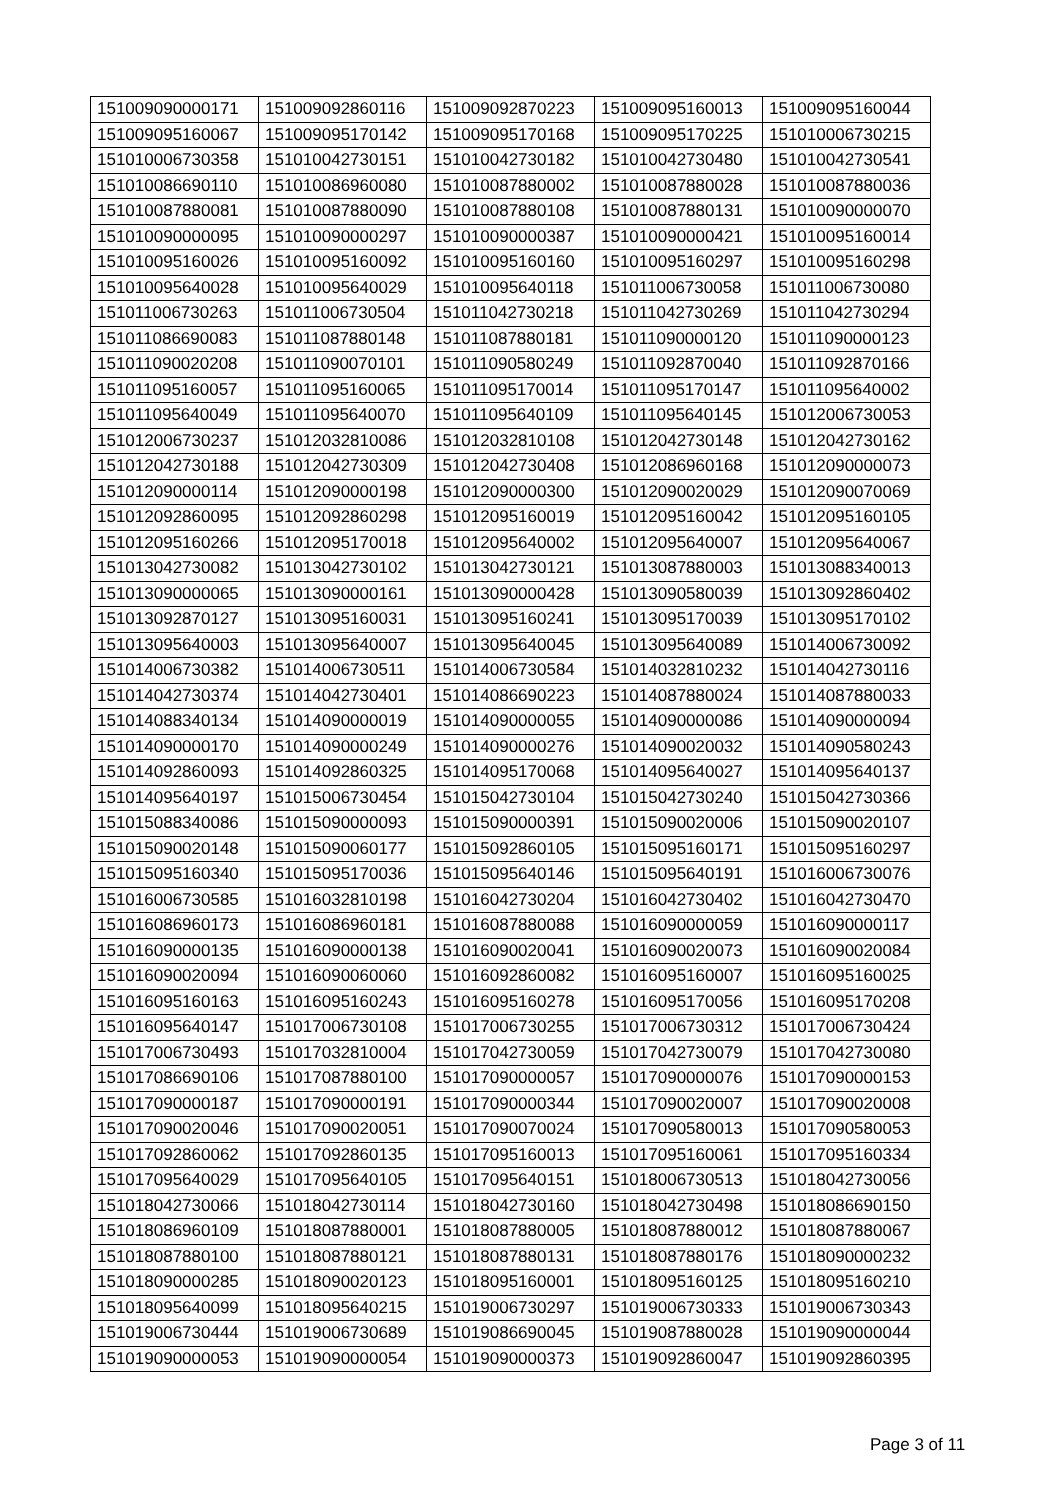| 151009090000171 | 151009092860116 | 151009092870223 | 151009095160013 | 151009095160044 |
| 151009095160067 | 151009095170142 | 151009095170168 | 151009095170225 | 151010006730215 |
| 151010006730358 | 151010042730151 | 151010042730182 | 151010042730480 | 151010042730541 |
| 151010086690110 | 151010086960080 | 151010087880002 | 151010087880028 | 151010087880036 |
| 151010087880081 | 151010087880090 | 151010087880108 | 151010087880131 | 151010090000070 |
| 151010090000095 | 151010090000297 | 151010090000387 | 151010090000421 | 151010095160014 |
| 151010095160026 | 151010095160092 | 151010095160160 | 151010095160297 | 151010095160298 |
| 151010095640028 | 151010095640029 | 151010095640118 | 151011006730058 | 151011006730080 |
| 151011006730263 | 151011006730504 | 151011042730218 | 151011042730269 | 151011042730294 |
| 151011086690083 | 151011087880148 | 151011087880181 | 151011090000120 | 151011090000123 |
| 151011090020208 | 151011090070101 | 151011090580249 | 151011092870040 | 151011092870166 |
| 151011095160057 | 151011095160065 | 151011095170014 | 151011095170147 | 151011095640002 |
| 151011095640049 | 151011095640070 | 151011095640109 | 151011095640145 | 151012006730053 |
| 151012006730237 | 151012032810086 | 151012032810108 | 151012042730148 | 151012042730162 |
| 151012042730188 | 151012042730309 | 151012042730408 | 151012086960168 | 151012090000073 |
| 151012090000114 | 151012090000198 | 151012090000300 | 151012090020029 | 151012090070069 |
| 151012092860095 | 151012092860298 | 151012095160019 | 151012095160042 | 151012095160105 |
| 151012095160266 | 151012095170018 | 151012095640002 | 151012095640007 | 151012095640067 |
| 151013042730082 | 151013042730102 | 151013042730121 | 151013087880003 | 151013088340013 |
| 151013090000065 | 151013090000161 | 151013090000428 | 151013090580039 | 151013092860402 |
| 151013092870127 | 151013095160031 | 151013095160241 | 151013095170039 | 151013095170102 |
| 151013095640003 | 151013095640007 | 151013095640045 | 151013095640089 | 151014006730092 |
| 151014006730382 | 151014006730511 | 151014006730584 | 151014032810232 | 151014042730116 |
| 151014042730374 | 151014042730401 | 151014086690223 | 151014087880024 | 151014087880033 |
| 151014088340134 | 151014090000019 | 151014090000055 | 151014090000086 | 151014090000094 |
| 151014090000170 | 151014090000249 | 151014090000276 | 151014090020032 | 151014090580243 |
| 151014092860093 | 151014092860325 | 151014095170068 | 151014095640027 | 151014095640137 |
| 151014095640197 | 151015006730454 | 151015042730104 | 151015042730240 | 151015042730366 |
| 151015088340086 | 151015090000093 | 151015090000391 | 151015090020006 | 151015090020107 |
| 151015090020148 | 151015090060177 | 151015092860105 | 151015095160171 | 151015095160297 |
| 151015095160340 | 151015095170036 | 151015095640146 | 151015095640191 | 151016006730076 |
| 151016006730585 | 151016032810198 | 151016042730204 | 151016042730402 | 151016042730470 |
| 151016086960173 | 151016086960181 | 151016087880088 | 151016090000059 | 151016090000117 |
| 151016090000135 | 151016090000138 | 151016090020041 | 151016090020073 | 151016090020084 |
| 151016090020094 | 151016090060060 | 151016092860082 | 151016095160007 | 151016095160025 |
| 151016095160163 | 151016095160243 | 151016095160278 | 151016095170056 | 151016095170208 |
| 151016095640147 | 151017006730108 | 151017006730255 | 151017006730312 | 151017006730424 |
| 151017006730493 | 151017032810004 | 151017042730059 | 151017042730079 | 151017042730080 |
| 151017086690106 | 151017087880100 | 151017090000057 | 151017090000076 | 151017090000153 |
| 151017090000187 | 151017090000191 | 151017090000344 | 151017090020007 | 151017090020008 |
| 151017090020046 | 151017090020051 | 151017090070024 | 151017090580013 | 151017090580053 |
| 151017092860062 | 151017092860135 | 151017095160013 | 151017095160061 | 151017095160334 |
| 151017095640029 | 151017095640105 | 151017095640151 | 151018006730513 | 151018042730056 |
| 151018042730066 | 151018042730114 | 151018042730160 | 151018042730498 | 151018086690150 |
| 151018086960109 | 151018087880001 | 151018087880005 | 151018087880012 | 151018087880067 |
| 151018087880100 | 151018087880121 | 151018087880131 | 151018087880176 | 151018090000232 |
| 151018090000285 | 151018090020123 | 151018095160001 | 151018095160125 | 151018095160210 |
| 151018095640099 | 151018095640215 | 151019006730297 | 151019006730333 | 151019006730343 |
| 151019006730444 | 151019006730689 | 151019086690045 | 151019087880028 | 151019090000044 |
| 151019090000053 | 151019090000054 | 151019090000373 | 151019092860047 | 151019092860395 |
Page 3 of 11